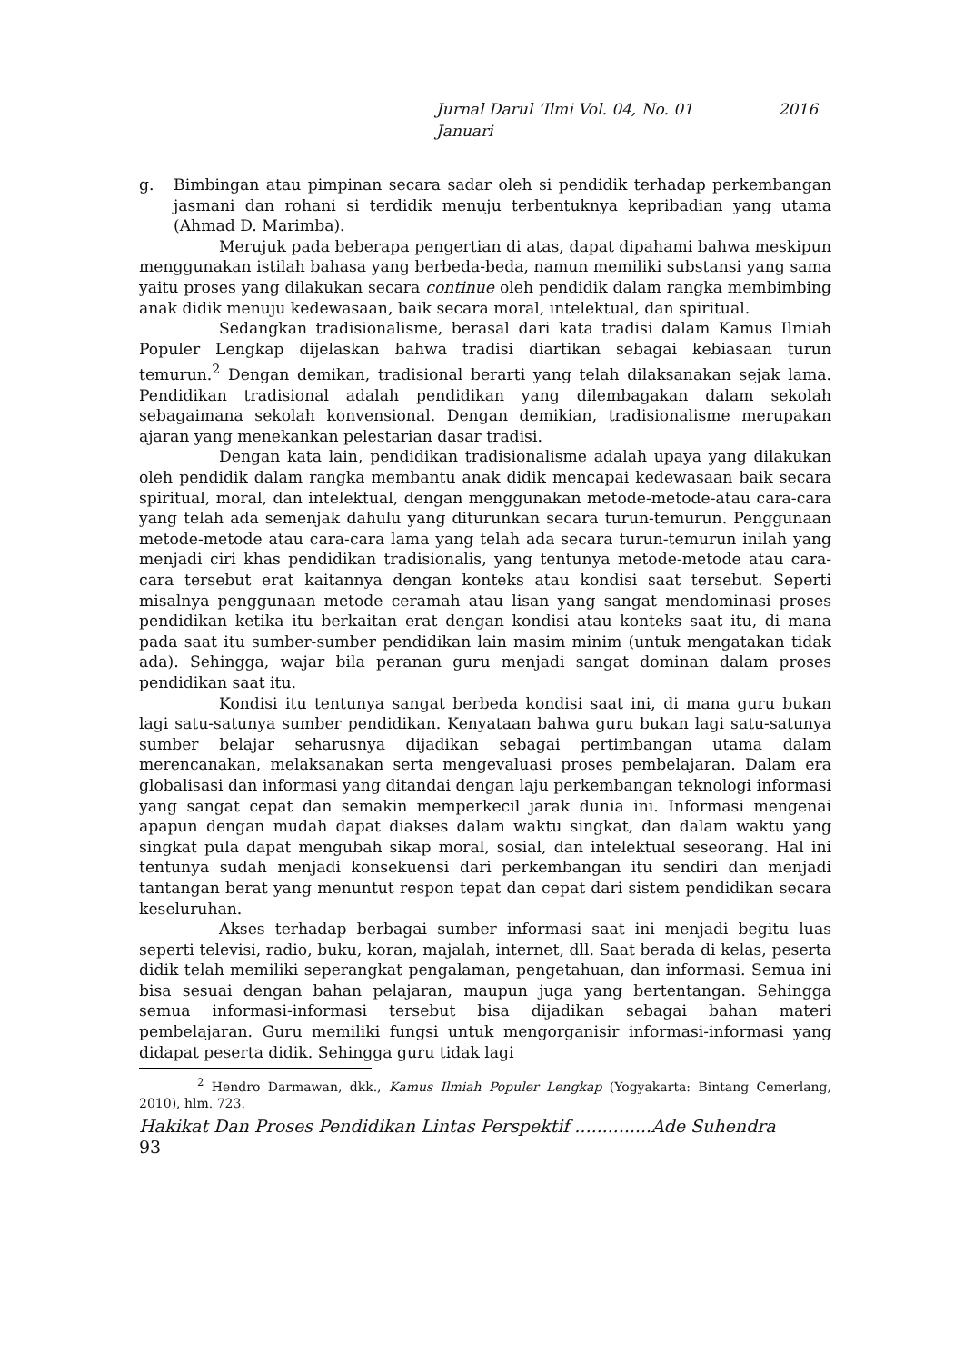Jurnal Darul ‘Ilmi Vol. 04, No. 01 2016
Januari
g. Bimbingan atau pimpinan secara sadar oleh si pendidik terhadap perkembangan jasmani dan rohani si terdidik menuju terbentuknya kepribadian yang utama (Ahmad D. Marimba).
Merujuk pada beberapa pengertian di atas, dapat dipahami bahwa meskipun menggunakan istilah bahasa yang berbeda-beda, namun memiliki substansi yang sama yaitu proses yang dilakukan secara continue oleh pendidik dalam rangka membimbing anak didik menuju kedewasaan, baik secara moral, intelektual, dan spiritual.
Sedangkan tradisionalisme, berasal dari kata tradisi dalam Kamus Ilmiah Populer Lengkap dijelaskan bahwa tradisi diartikan sebagai kebiasaan turun temurun.<sup>2</sup> Dengan demikan, tradisional berarti yang telah dilaksanakan sejak lama. Pendidikan tradisional adalah pendidikan yang dilembagakan dalam sekolah sebagaimana sekolah konvensional. Dengan demikian, tradisionalisme merupakan ajaran yang menekankan pelestarian dasar tradisi.
Dengan kata lain, pendidikan tradisionalisme adalah upaya yang dilakukan oleh pendidik dalam rangka membantu anak didik mencapai kedewasaan baik secara spiritual, moral, dan intelektual, dengan menggunakan metode-metode-atau cara-cara yang telah ada semenjak dahulu yang diturunkan secara turun-temurun. Penggunaan metode-metode atau cara-cara lama yang telah ada secara turun-temurun inilah yang menjadi ciri khas pendidikan tradisionalis, yang tentunya metode-metode atau cara-cara tersebut erat kaitannya dengan konteks atau kondisi saat tersebut. Seperti misalnya penggunaan metode ceramah atau lisan yang sangat mendominasi proses pendidikan ketika itu berkaitan erat dengan kondisi atau konteks saat itu, di mana pada saat itu sumber-sumber pendidikan lain masim minim (untuk mengatakan tidak ada). Sehingga, wajar bila peranan guru menjadi sangat dominan dalam proses pendidikan saat itu.
Kondisi itu tentunya sangat berbeda kondisi saat ini, di mana guru bukan lagi satu-satunya sumber pendidikan. Kenyataan bahwa guru bukan lagi satu-satunya sumber belajar seharusnya dijadikan sebagai pertimbangan utama dalam merencanakan, melaksanakan serta mengevaluasi proses pembelajaran. Dalam era globalisasi dan informasi yang ditandai dengan laju perkembangan teknologi informasi yang sangat cepat dan semakin memperkecil jarak dunia ini. Informasi mengenai apapun dengan mudah dapat diakses dalam waktu singkat, dan dalam waktu yang singkat pula dapat mengubah sikap moral, sosial, dan intelektual seseorang. Hal ini tentunya sudah menjadi konsekuensi dari perkembangan itu sendiri dan menjadi tantangan berat yang menuntut respon tepat dan cepat dari sistem pendidikan secara keseluruhan.
Akses terhadap berbagai sumber informasi saat ini menjadi begitu luas seperti televisi, radio, buku, koran, majalah, internet, dll. Saat berada di kelas, peserta didik telah memiliki seperangkat pengalaman, pengetahuan, dan informasi. Semua ini bisa sesuai dengan bahan pelajaran, maupun juga yang bertentangan. Sehingga semua informasi-informasi tersebut bisa dijadikan sebagai bahan materi pembelajaran. Guru memiliki fungsi untuk mengorganisir informasi-informasi yang didapat peserta didik. Sehingga guru tidak lagi
<sup>2</sup> Hendro Darmawan, dkk., Kamus Ilmiah Populer Lengkap (Yogyakarta: Bintang Cemerlang, 2010), hlm. 723.
Hakikat Dan Proses Pendidikan Lintas Perspektif ..............Ade Suhendra
93